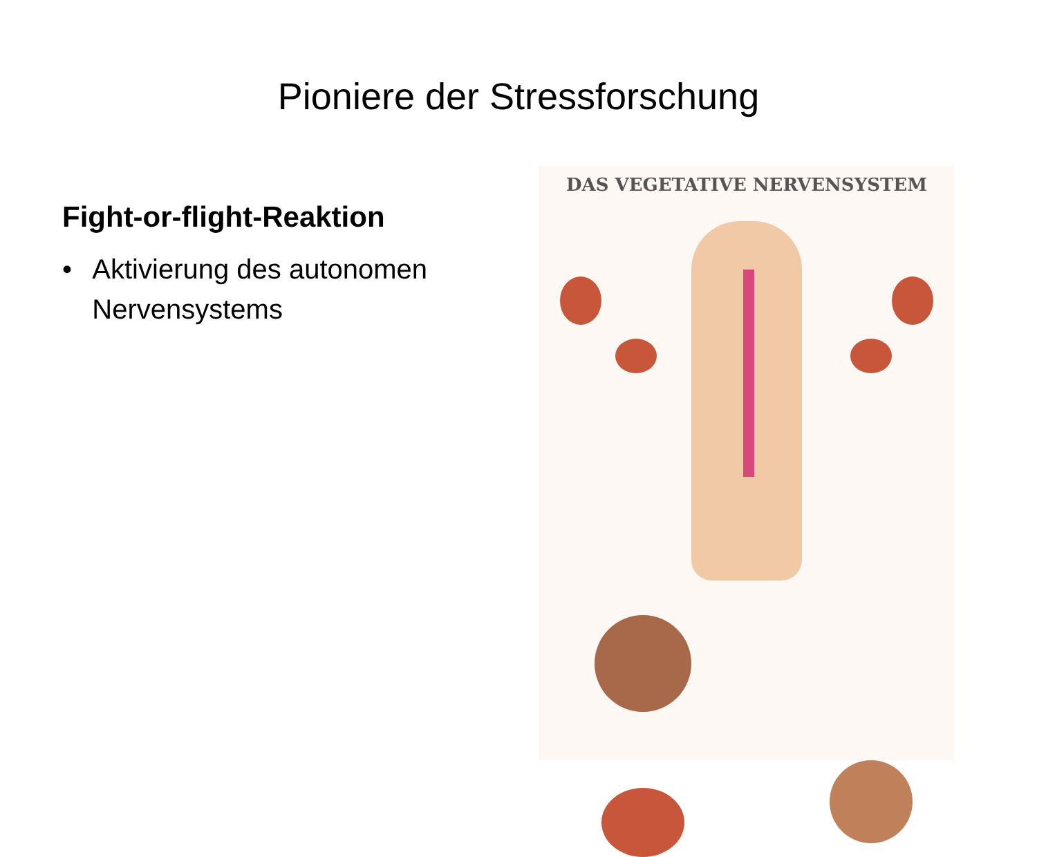Pioniere der Stressforschung
Fight-or-flight-Reaktion
• Aktivierung des autonomen Nervensystems
DAS VEGETATIVE NERVENSYSTEM